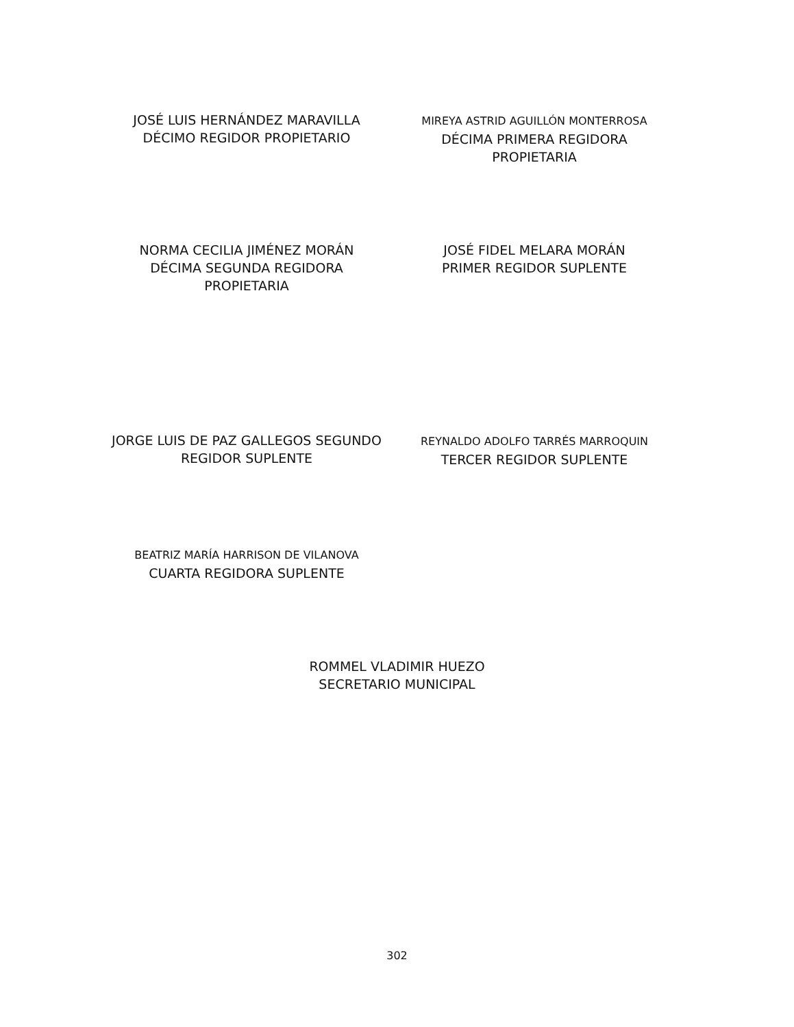JOSÉ LUIS HERNÁNDEZ MARAVILLA
DÉCIMO REGIDOR PROPIETARIO
MIREYA ASTRID AGUILLÓN MONTERROSA
DÉCIMA PRIMERA REGIDORA
PROPIETARIA
NORMA CECILIA JIMÉNEZ MORÁN
DÉCIMA SEGUNDA REGIDORA
PROPIETARIA
JOSÉ FIDEL MELARA MORÁN
PRIMER REGIDOR SUPLENTE
JORGE LUIS DE PAZ GALLEGOS SEGUNDO
REGIDOR SUPLENTE
REYNALDO ADOLFO TARRÉS MARROQUIN
TERCER REGIDOR SUPLENTE
BEATRIZ MARÍA HARRISON DE VILANOVA
CUARTA REGIDORA SUPLENTE
ROMMEL VLADIMIR HUEZO
SECRETARIO MUNICIPAL
302